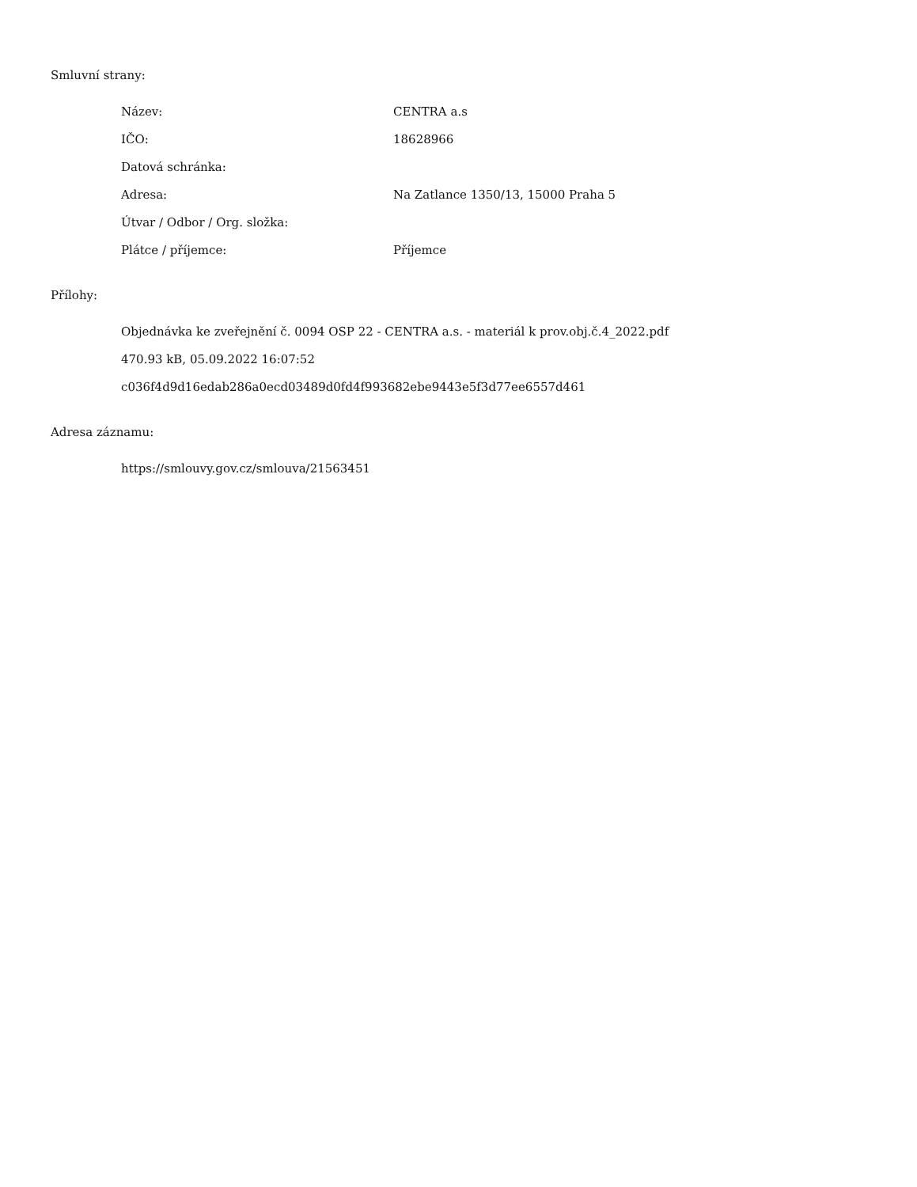Smluvní strany:
| Název: | CENTRA a.s |
| IČO: | 18628966 |
| Datová schránka: | |
| Adresa: | Na Zatlance 1350/13, 15000 Praha 5 |
| Útvar / Odbor / Org. složka: | |
| Plátce / příjemce: | Příjemce |
Přílohy:
Objednávka ke zveřejnění č. 0094 OSP 22 - CENTRA a.s. - materiál k prov.obj.č.4_2022.pdf
470.93 kB, 05.09.2022 16:07:52
c036f4d9d16edab286a0ecd03489d0fd4f993682ebe9443e5f3d77ee6557d461
Adresa záznamu:
https://smlouvy.gov.cz/smlouva/21563451